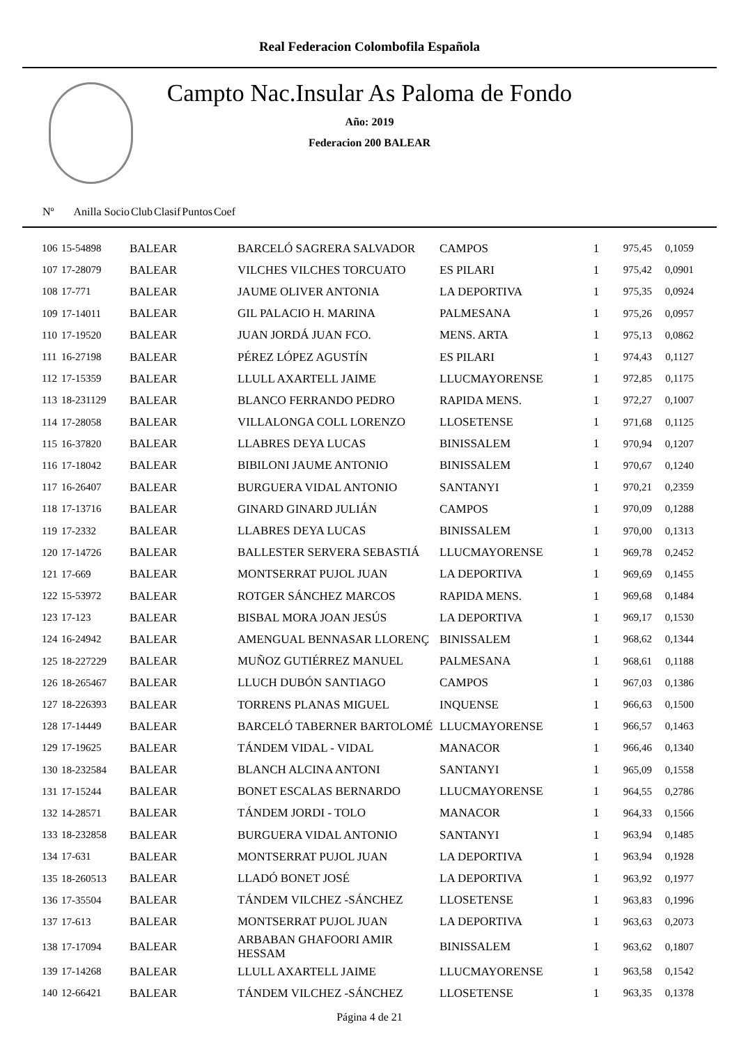Real Federacion Colombofila Española
Campto Nac.Insular As Paloma de Fondo
Año: 2019
Federacion 200 BALEAR
| Nº Anilla | | Socio | Club | Clasif | Puntos | Coef |
| --- | --- | --- | --- | --- | --- | --- |
| 106 | 15-54898 | BALEAR | BARCELÓ SAGRERA SALVADOR | CAMPOS | 1 | 975,45 | 0,1059 |
| 107 | 17-28079 | BALEAR | VILCHES VILCHES TORCUATO | ES PILARI | 1 | 975,42 | 0,0901 |
| 108 | 17-771 | BALEAR | JAUME OLIVER ANTONIA | LA DEPORTIVA | 1 | 975,35 | 0,0924 |
| 109 | 17-14011 | BALEAR | GIL PALACIO H. MARINA | PALMESANA | 1 | 975,26 | 0,0957 |
| 110 | 17-19520 | BALEAR | JUAN JORDÁ JUAN FCO. | MENS. ARTA | 1 | 975,13 | 0,0862 |
| 111 | 16-27198 | BALEAR | PÉREZ LÓPEZ AGUSTÍN | ES PILARI | 1 | 974,43 | 0,1127 |
| 112 | 17-15359 | BALEAR | LLULL AXARTELL JAIME | LLUCMAYORENSE | 1 | 972,85 | 0,1175 |
| 113 | 18-231129 | BALEAR | BLANCO FERRANDO PEDRO | RAPIDA MENS. | 1 | 972,27 | 0,1007 |
| 114 | 17-28058 | BALEAR | VILLALONGA COLL LORENZO | LLOSETENSE | 1 | 971,68 | 0,1125 |
| 115 | 16-37820 | BALEAR | LLABRES DEYA LUCAS | BINISSALEM | 1 | 970,94 | 0,1207 |
| 116 | 17-18042 | BALEAR | BIBILONI JAUME ANTONIO | BINISSALEM | 1 | 970,67 | 0,1240 |
| 117 | 16-26407 | BALEAR | BURGUERA VIDAL ANTONIO | SANTANYI | 1 | 970,21 | 0,2359 |
| 118 | 17-13716 | BALEAR | GINARD GINARD JULIÁN | CAMPOS | 1 | 970,09 | 0,1288 |
| 119 | 17-2332 | BALEAR | LLABRES DEYA LUCAS | BINISSALEM | 1 | 970,00 | 0,1313 |
| 120 | 17-14726 | BALEAR | BALLESTER SERVERA SEBASTIÁ | LLUCMAYORENSE | 1 | 969,78 | 0,2452 |
| 121 | 17-669 | BALEAR | MONTSERRAT PUJOL JUAN | LA DEPORTIVA | 1 | 969,69 | 0,1455 |
| 122 | 15-53972 | BALEAR | ROTGER SÁNCHEZ MARCOS | RAPIDA MENS. | 1 | 969,68 | 0,1484 |
| 123 | 17-123 | BALEAR | BISBAL MORA JOAN JESÚS | LA DEPORTIVA | 1 | 969,17 | 0,1530 |
| 124 | 16-24942 | BALEAR | AMENGUAL BENNASAR LLORENÇ | BINISSALEM | 1 | 968,62 | 0,1344 |
| 125 | 18-227229 | BALEAR | MUÑOZ GUTIÉRREZ MANUEL | PALMESANA | 1 | 968,61 | 0,1188 |
| 126 | 18-265467 | BALEAR | LLUCH DUBÓN SANTIAGO | CAMPOS | 1 | 967,03 | 0,1386 |
| 127 | 18-226393 | BALEAR | TORRENS PLANAS MIGUEL | INQUENSE | 1 | 966,63 | 0,1500 |
| 128 | 17-14449 | BALEAR | BARCELÓ TABERNER BARTOLOMÉ | LLUCMAYORENSE | 1 | 966,57 | 0,1463 |
| 129 | 17-19625 | BALEAR | TÁNDEM VIDAL - VIDAL | MANACOR | 1 | 966,46 | 0,1340 |
| 130 | 18-232584 | BALEAR | BLANCH ALCINA ANTONI | SANTANYI | 1 | 965,09 | 0,1558 |
| 131 | 17-15244 | BALEAR | BONET ESCALAS BERNARDO | LLUCMAYORENSE | 1 | 964,55 | 0,2786 |
| 132 | 14-28571 | BALEAR | TÁNDEM JORDI - TOLO | MANACOR | 1 | 964,33 | 0,1566 |
| 133 | 18-232858 | BALEAR | BURGUERA VIDAL ANTONIO | SANTANYI | 1 | 963,94 | 0,1485 |
| 134 | 17-631 | BALEAR | MONTSERRAT PUJOL JUAN | LA DEPORTIVA | 1 | 963,94 | 0,1928 |
| 135 | 18-260513 | BALEAR | LLADÓ BONET JOSÉ | LA DEPORTIVA | 1 | 963,92 | 0,1977 |
| 136 | 17-35504 | BALEAR | TÁNDEM VILCHEZ -SÁNCHEZ | LLOSETENSE | 1 | 963,83 | 0,1996 |
| 137 | 17-613 | BALEAR | MONTSERRAT PUJOL JUAN | LA DEPORTIVA | 1 | 963,63 | 0,2073 |
| 138 | 17-17094 | BALEAR | ARBABAN GHAFOORI AMIR HESSAM | BINISSALEM | 1 | 963,62 | 0,1807 |
| 139 | 17-14268 | BALEAR | LLULL AXARTELL JAIME | LLUCMAYORENSE | 1 | 963,58 | 0,1542 |
| 140 | 12-66421 | BALEAR | TÁNDEM VILCHEZ -SÁNCHEZ | LLOSETENSE | 1 | 963,35 | 0,1378 |
Página 4 de 21